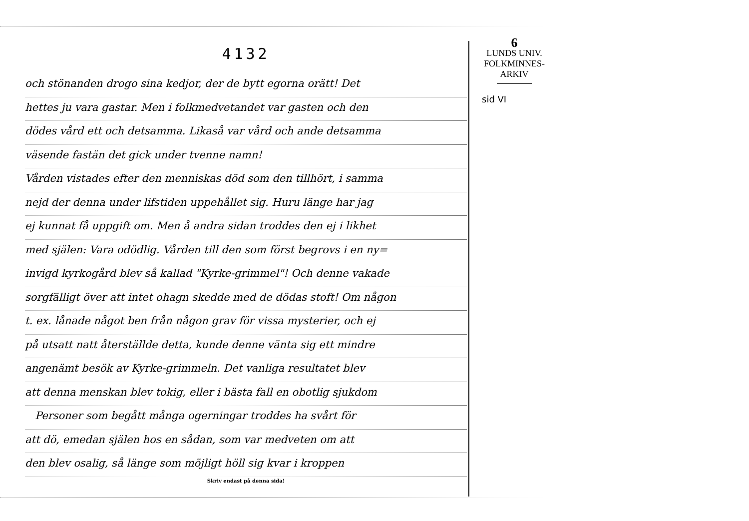4132
och stönanden drogo sina kedjor, der de bytt egorna orätt! Det
hettes ju vara gastar. Men i folkmedvetandet var gasten och den
dödes vård ett och detsamma. Likaså var vård och ande detsamma
väsende fastän det gick under tvenne namn!
Vården vistades efter den menniskas död som den tillhört, i samma
nejd der denna under lifstiden uppehållet sig. Huru länge har jag
ej kunnat få uppgift om. Men å andra sidan troddes den ej i likhet
med själen: Vara odödlig. Vården till den som först begrovs i en ny=
invigd kyrkogård blev så kallad "Kyrke-grimmel"! Och denne vakade
sorgfälligt över att intet ohagn skedde med de dödas stoft! Om någon
t. ex. lånade något ben från någon grav för vissa mysterier, och ej
på utsatt natt återställde detta, kunde denne vänta sig ett mindre
angenämt besök av Kyrke-grimmeln. Det vanliga resultatet blev
att denna menskan blev tokig, eller i bästa fall en obotlig sjukdom
Personer som begått många ogerningar troddes ha svårt för
att dö, emedan själen hos en sådan, som var medveten om att
den blev osalig, så länge som möjligt höll sig kvar i kroppen
Skriv endast på denna sida!
6
LUNDS UNIV.
FOLKMINNES-
ARKIV
sid VI